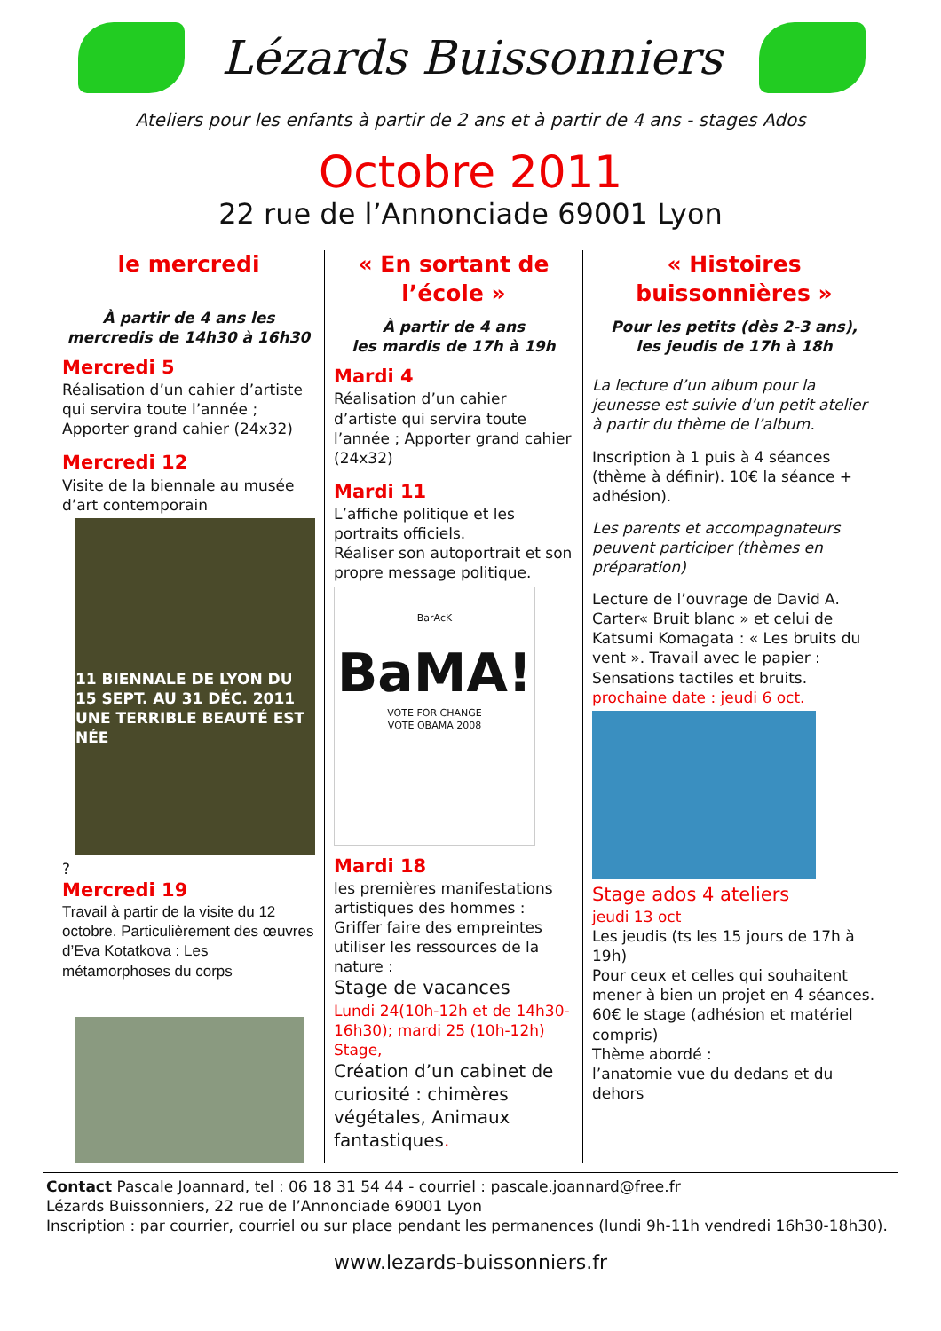Lézards Buissonniers
Ateliers pour les enfants à partir de 2 ans et à partir de 4 ans - stages Ados
Octobre 2011
22 rue de l’Annonciade 69001 Lyon
le mercredi
À partir de 4 ans les mercredis de 14h30 à 16h30
Mercredi 5
Réalisation d’un cahier d’artiste qui servira toute l’année ; Apporter grand cahier (24x32)
Mercredi 12
Visite de la biennale au musée d’art contemporain
11 BIENNALE DE LYON DU 15 SEPT. AU 31 DÉC. 2011 UNE TERRIBLE BEAUTÉ EST NÉE
?
Mercredi 19
Travail à partir de la visite du 12 octobre. Particulièrement des œuvres d’Eva Kotatkova : Les métamorphoses du corps
« En sortant de l’école »
À partir de 4 ans
les mardis de 17h à 19h
Mardi 4
Réalisation d’un cahier d’artiste qui servira toute l’année ; Apporter grand cahier (24x32)
Mardi 11
L’affiche politique et les portraits officiels.
Réaliser son autoportrait et son propre message politique.
BarAcK
BaMA!
VOTE FOR CHANGE
VOTE OBAMA 2008
Mardi 18
les premières manifestations artistiques des hommes : Griffer faire des empreintes utiliser les ressources de la nature :
Stage de vacances
Lundi 24(10h-12h et de 14h30-16h30); mardi 25 (10h-12h)
Stage,
Création d’un cabinet de curiosité : chimères végétales, Animaux fantastiques.
« Histoires buissonnières »
Pour les petits (dès 2-3 ans),
les jeudis de 17h à 18h
La lecture d’un album pour la jeunesse est suivie d’un petit atelier à partir du thème de l’album.
Inscription à 1 puis à 4 séances (thème à définir). 10€ la séance + adhésion).
Les parents et accompagnateurs peuvent participer (thèmes en préparation)
Lecture de l’ouvrage de David A. Carter« Bruit blanc » et celui de Katsumi Komagata : « Les bruits du vent ». Travail avec le papier : Sensations tactiles et bruits.
prochaine date : jeudi 6 oct.
Stage ados 4 ateliers
jeudi 13 oct
Les jeudis (ts les 15 jours de 17h à 19h)
Pour ceux et celles qui souhaitent mener à bien un projet en 4 séances.
60€ le stage (adhésion et matériel compris)
Thème abordé :
l’anatomie vue du dedans et du dehors
Contact Pascale Joannard, tel : 06 18 31 54 44 - courriel : pascale.joannard@free.fr
Lézards Buissonniers, 22 rue de l’Annonciade 69001 Lyon
Inscription : par courrier, courriel ou sur place pendant les permanences (lundi 9h-11h vendredi 16h30-18h30).
www.lezards-buissonniers.fr